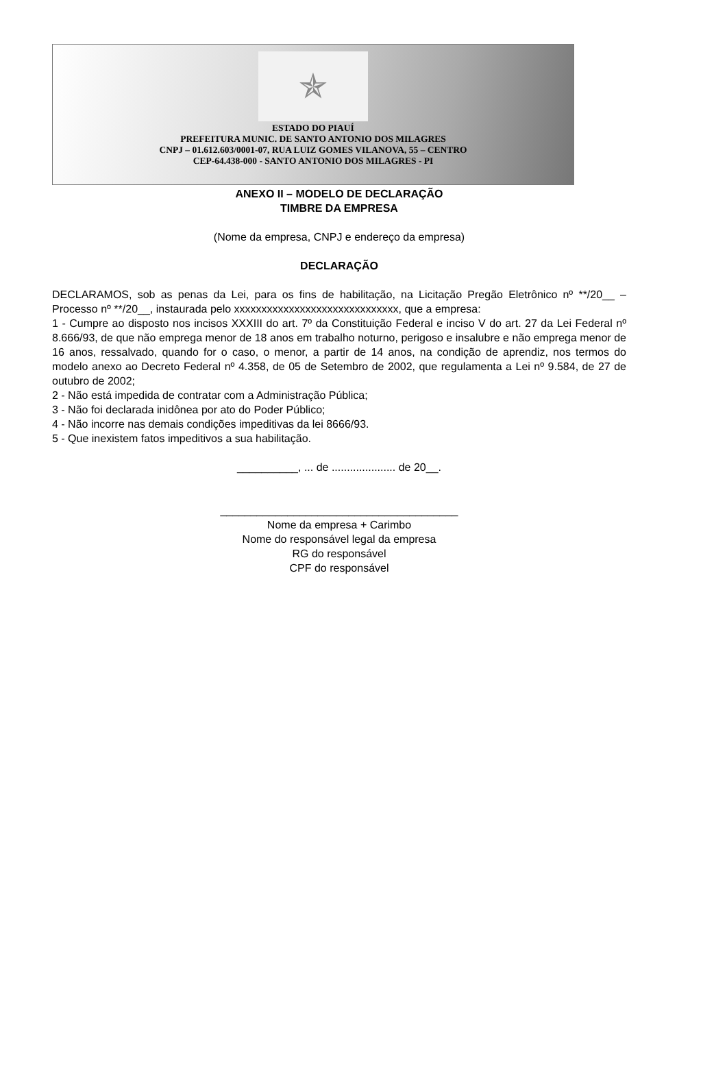✯
ESTADO DO PIAUÍ
PREFEITURA MUNIC. DE SANTO ANTONIO DOS MILAGRES
CNPJ – 01.612.603/0001-07, RUA LUIZ GOMES VILANOVA, 55 – CENTRO
CEP-64.438-000 - SANTO ANTONIO DOS MILAGRES - PI
ANEXO II – MODELO DE DECLARAÇÃO
TIMBRE DA EMPRESA
(Nome da empresa, CNPJ e endereço da empresa)
DECLARAÇÃO
DECLARAMOS, sob as penas da Lei, para os fins de habilitação, na Licitação Pregão Eletrônico nº **/20__ – Processo nº **/20__, instaurada pelo xxxxxxxxxxxxxxxxxxxxxxxxxxxxxx, que a empresa:
1 - Cumpre ao disposto nos incisos XXXIII do art. 7º da Constituição Federal e inciso V do art. 27 da Lei Federal nº 8.666/93, de que não emprega menor de 18 anos em trabalho noturno, perigoso e insalubre e não emprega menor de 16 anos, ressalvado, quando for o caso, o menor, a partir de 14 anos, na condição de aprendiz, nos termos do modelo anexo ao Decreto Federal nº 4.358, de 05 de Setembro de 2002, que regulamenta a Lei nº 9.584, de 27 de outubro de 2002;
2 - Não está impedida de contratar com a Administração Pública;
3 - Não foi declarada inidônea por ato do Poder Público;
4 - Não incorre nas demais condições impeditivas da lei 8666/93.
5 - Que inexistem fatos impeditivos a sua habilitação.
__________, ... de ..................... de 20__.
_______________________________________
Nome da empresa + Carimbo
Nome do responsável legal da empresa
RG do responsável
CPF do responsável